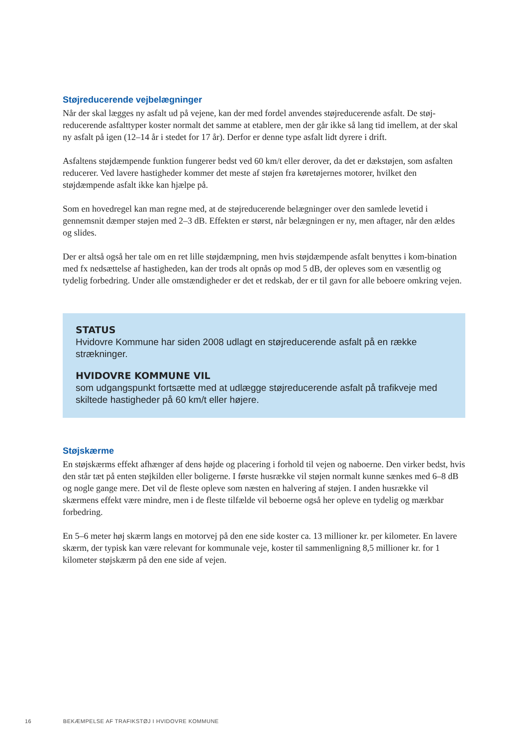Støjreducerende vejbelægninger
Når der skal lægges ny asfalt ud på vejene, kan der med fordel anvendes støjreducerende asfalt. De støj-reducerende asfalttyper koster normalt det samme at etablere, men der går ikke så lang tid imellem, at der skal ny asfalt på igen (12–14 år i stedet for 17 år). Derfor er denne type asfalt lidt dyrere i drift.
Asfaltens støjdæmpende funktion fungerer bedst ved 60 km/t eller derover, da det er dækstøjen, som asfalten reducerer. Ved lavere hastigheder kommer det meste af støjen fra køretøjernes motorer, hvilket den støjdæmpende asfalt ikke kan hjælpe på.
Som en hovedregel kan man regne med, at de støjreducerende belægninger over den samlede levetid i gennemsnit dæmper støjen med 2–3 dB. Effekten er størst, når belægningen er ny, men aftager, når den ældes og slides.
Der er altså også her tale om en ret lille støjdæmpning, men hvis støjdæmpende asfalt benyttes i kom-bination med fx nedsættelse af hastigheden, kan der trods alt opnås op mod 5 dB, der opleves som en væsentlig og tydelig forbedring. Under alle omstændigheder er det et redskab, der er til gavn for alle beboere omkring vejen.
STATUS
Hvidovre Kommune har siden 2008 udlagt en støjreducerende asfalt på en række strækninger.
HVIDOVRE KOMMUNE VIL
som udgangspunkt fortsætte med at udlægge støjreducerende asfalt på trafikveje med skiltede hastigheder på 60 km/t eller højere.
Støjskærme
En støjskærms effekt afhænger af dens højde og placering i forhold til vejen og naboerne. Den virker bedst, hvis den står tæt på enten støjkilden eller boligerne. I første husrække vil støjen normalt kunne sænkes med 6–8 dB og nogle gange mere. Det vil de fleste opleve som næsten en halvering af støjen. I anden husrække vil skærmens effekt være mindre, men i de fleste tilfælde vil beboerne også her opleve en tydelig og mærkbar forbedring.
En 5–6 meter høj skærm langs en motorvej på den ene side koster ca. 13 millioner kr. per kilometer. En lavere skærm, der typisk kan være relevant for kommunale veje, koster til sammenligning 8,5 millioner kr. for 1 kilometer støjskærm på den ene side af vejen.
16 BEKÆMPELSE AF TRAFIKSTØJ I HVIDOVRE KOMMUNE